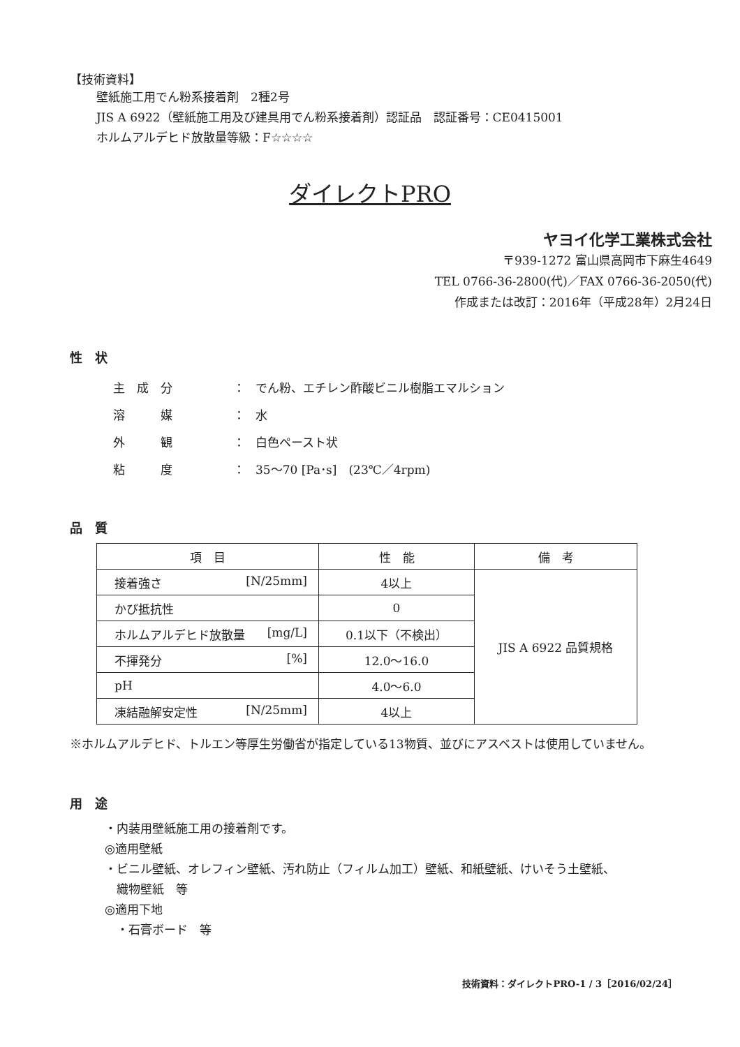【技術資料】
壁紙施工用でん粉系接着剤　2種2号
JIS A 6922（壁紙施工用及び建具用でん粉系接着剤）認証品　認証番号：CE0415001
ホルムアルデヒド放散量等級：F☆☆☆☆
ダイレクトPRO
ヤヨイ化学工業株式会社
〒939-1272 富山県高岡市下麻生4649
TEL 0766-36-2800(代)／FAX 0766-36-2050(代)
作成または改訂：2016年（平成28年）2月24日
性　状
| 主 成 分 | ： | でん粉、エチレン酢酸ビニル樹脂エマルション |
| 溶 媒 | ： | 水 |
| 外 観 | ： | 白色ペースト状 |
| 粘 度 | ： | 35～70 [Pa･s] (23℃／4rpm) |
品　質
| 項 目 | 性 能 | 備 考 |
| --- | --- | --- |
| 接着強さ [N/25mm] | 4以上 | JIS A 6922 品質規格 |
| かび抵抗性 | 0 | |
| ホルムアルデヒド放散量 [mg/L] | 0.1以下（不検出） | |
| 不揮発分 [%] | 12.0～16.0 | |
| pH | 4.0～6.0 | |
| 凍結融解安定性 [N/25mm] | 4以上 | |
※ホルムアルデヒド、トルエン等厚生労働省が指定している13物質、並びにアスベストは使用していません。
用　途
・内装用壁紙施工用の接着剤です。
◎適用壁紙
・ビニル壁紙、オレフィン壁紙、汚れ防止（フィルム加工）壁紙、和紙壁紙、けいそう土壁紙、
　織物壁紙　等
◎適用下地
　・石膏ボード　等
技術資料：ダイレクトPRO-1 / 3［2016/02/24］